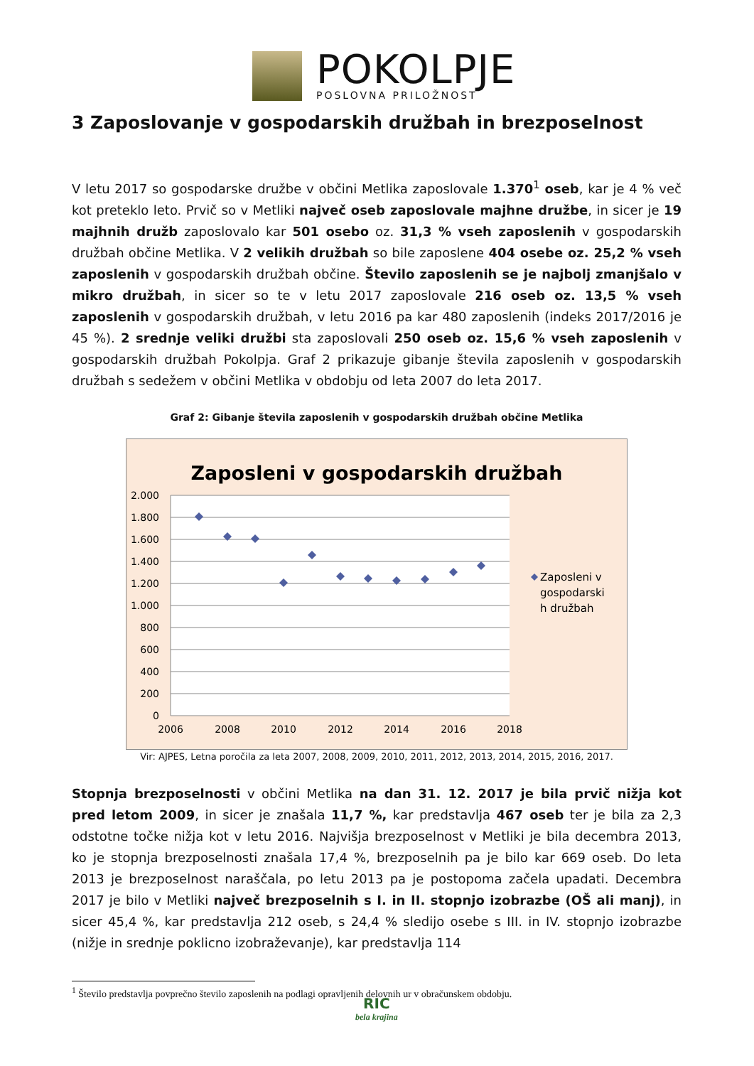POKOLPJE
POSLOVNA PRILOŽNOST
3 Zaposlovanje v gospodarskih družbah in brezposelnost
V letu 2017 so gospodarske družbe v občini Metlika zaposlovale 1.370<sup>1</sup> oseb, kar je 4 % več kot preteklo leto. Prvič so v Metliki največ oseb zaposlovale majhne družbe, in sicer je 19 majhnih družb zaposlovalo kar 501 osebo oz. 31,3 % vseh zaposlenih v gospodarskih družbah občine Metlika. V 2 velikih družbah so bile zaposlene 404 osebe oz. 25,2 % vseh zaposlenih v gospodarskih družbah občine. Število zaposlenih se je najbolj zmanjšalo v mikro družbah, in sicer so te v letu 2017 zaposlovale 216 oseb oz. 13,5 % vseh zaposlenih v gospodarskih družbah, v letu 2016 pa kar 480 zaposlenih (indeks 2017/2016 je 45 %). 2 srednje veliki družbi sta zaposlovali 250 oseb oz. 15,6 % vseh zaposlenih v gospodarskih družbah Pokolpja. Graf 2 prikazuje gibanje števila zaposlenih v gospodarskih družbah s sedežem v občini Metlika v obdobju od leta 2007 do leta 2017.
Graf 2: Gibanje števila zaposlenih v gospodarskih družbah občine Metlika
Zaposleni v gospodarskih družbah
2.000
1.800
1.600
1.400
1.200
1.000
800
600
400
200
0
2006
2008
2010
2012
2014
2016
2018
Zaposleni v
gospodarski
h družbah
Vir: AJPES, Letna poročila za leta 2007, 2008, 2009, 2010, 2011, 2012, 2013, 2014, 2015, 2016, 2017.
Stopnja brezposelnosti v občini Metlika na dan 31. 12. 2017 je bila prvič nižja kot pred letom 2009, in sicer je znašala 11,7 %, kar predstavlja 467 oseb ter je bila za 2,3 odstotne točke nižja kot v letu 2016. Najvišja brezposelnost v Metliki je bila decembra 2013, ko je stopnja brezposelnosti znašala 17,4 %, brezposelnih pa je bilo kar 669 oseb. Do leta 2013 je brezposelnost naraščala, po letu 2013 pa je postopoma začela upadati. Decembra 2017 je bilo v Metliki največ brezposelnih s I. in II. stopnjo izobrazbe (OŠ ali manj), in sicer 45,4 %, kar predstavlja 212 oseb, s 24,4 % sledijo osebe s III. in IV. stopnjo izobrazbe (nižje in srednje poklicno izobraževanje), kar predstavlja 114
<sup>1</sup> Število predstavlja povprečno število zaposlenih na podlagi opravljenih delovnih ur v obračunskem obdobju.
RIC
bela krajina